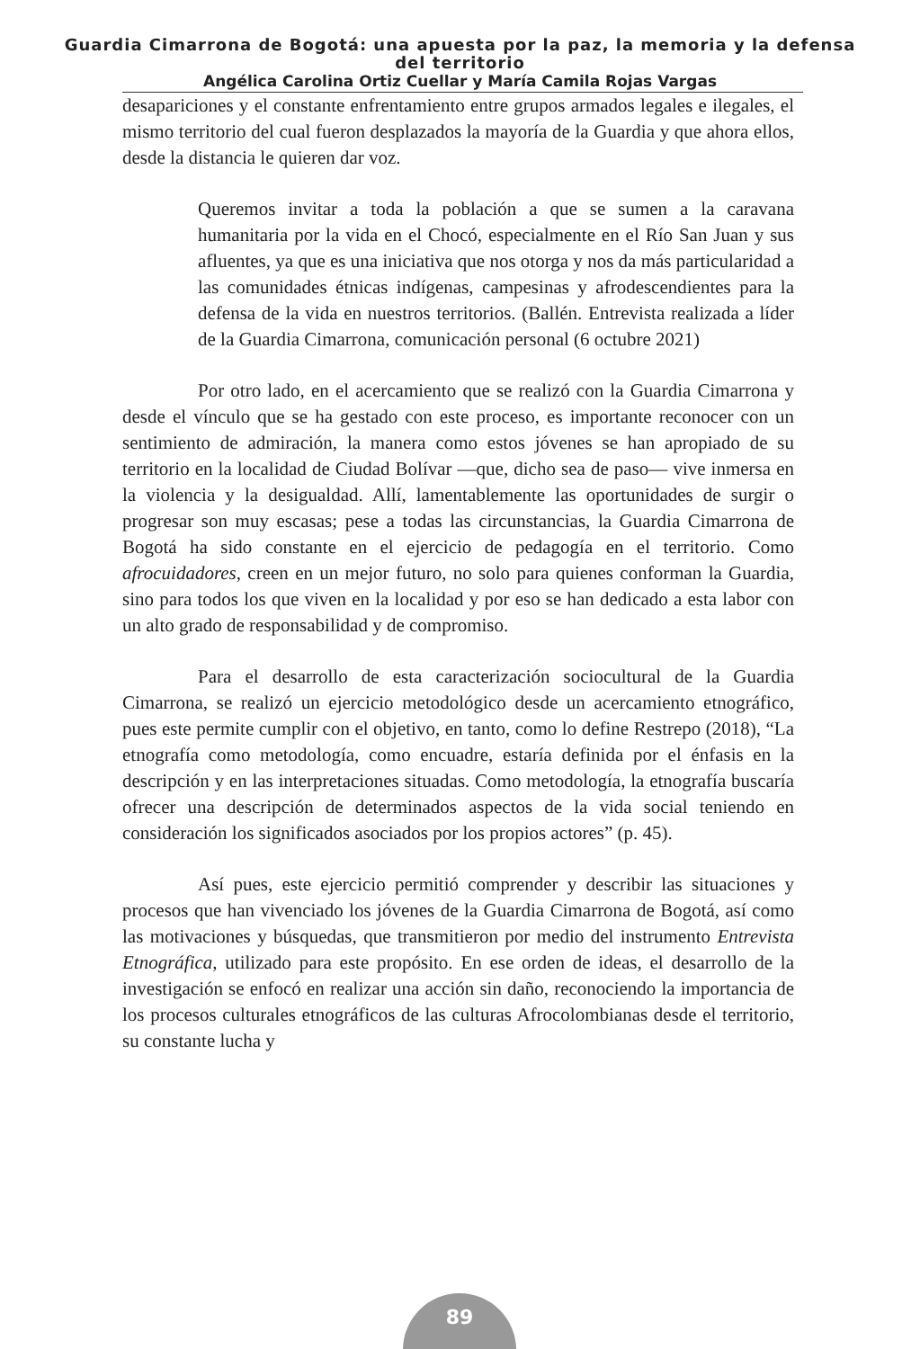Guardia Cimarrona de Bogotá: una apuesta por la paz, la memoria y la defensa
del territorio
Angélica Carolina Ortiz Cuellar y María Camila Rojas Vargas
desapariciones y el constante enfrentamiento entre grupos armados legales e ilegales, el mismo territorio del cual fueron desplazados la mayoría de la Guardia y que ahora ellos, desde la distancia le quieren dar voz.
Queremos invitar a toda la población a que se sumen a la caravana humanitaria por la vida en el Chocó, especialmente en el Río San Juan y sus afluentes, ya que es una iniciativa que nos otorga y nos da más particularidad a las comunidades étnicas indígenas, campesinas y afrodescendientes para la defensa de la vida en nuestros territorios. (Ballén. Entrevista realizada a líder de la Guardia Cimarrona, comunicación personal (6 octubre 2021)
Por otro lado, en el acercamiento que se realizó con la Guardia Cimarrona y desde el vínculo que se ha gestado con este proceso, es importante reconocer con un sentimiento de admiración, la manera como estos jóvenes se han apropiado de su territorio en la localidad de Ciudad Bolívar —que, dicho sea de paso— vive inmersa en la violencia y la desigualdad. Allí, lamentablemente las oportunidades de surgir o progresar son muy escasas; pese a todas las circunstancias, la Guardia Cimarrona de Bogotá ha sido constante en el ejercicio de pedagogía en el territorio. Como afrocuidadores, creen en un mejor futuro, no solo para quienes conforman la Guardia, sino para todos los que viven en la localidad y por eso se han dedicado a esta labor con un alto grado de responsabilidad y de compromiso.
Para el desarrollo de esta caracterización sociocultural de la Guardia Cimarrona, se realizó un ejercicio metodológico desde un acercamiento etnográfico, pues este permite cumplir con el objetivo, en tanto, como lo define Restrepo (2018), “La etnografía como metodología, como encuadre, estaría definida por el énfasis en la descripción y en las interpretaciones situadas. Como metodología, la etnografía buscaría ofrecer una descripción de determinados aspectos de la vida social teniendo en consideración los significados asociados por los propios actores” (p. 45).
Así pues, este ejercicio permitió comprender y describir las situaciones y procesos que han vivenciado los jóvenes de la Guardia Cimarrona de Bogotá, así como las motivaciones y búsquedas, que transmitieron por medio del instrumento Entrevista Etnográfica, utilizado para este propósito. En ese orden de ideas, el desarrollo de la investigación se enfocó en realizar una acción sin daño, reconociendo la importancia de los procesos culturales etnográficos de las culturas Afrocolombianas desde el territorio, su constante lucha y
89